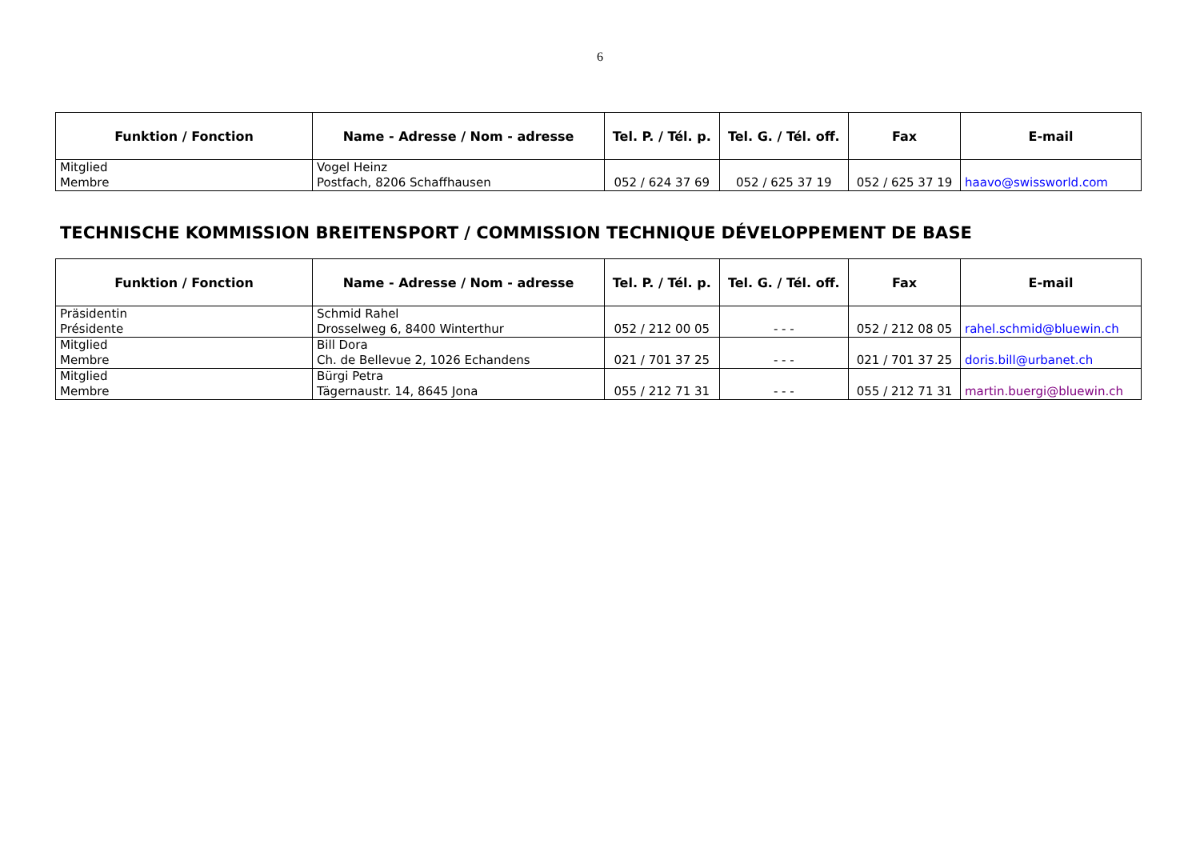6
| Funktion / Fonction | Name - Adresse / Nom - adresse | Tel. P. / Tél. p. | Tel. G. / Tél. off. | Fax | E-mail |
| --- | --- | --- | --- | --- | --- |
| Mitglied Membre | Vogel Heinz Postfach, 8206 Schaffhausen | 052 / 624 37 69 | 052 / 625 37 19 | 052 / 625 37 19 | haavo@swissworld.com |
TECHNISCHE KOMMISSION BREITENSPORT / COMMISSION TECHNIQUE DÉVELOPPEMENT DE BASE
| Funktion / Fonction | Name - Adresse / Nom - adresse | Tel. P. / Tél. p. | Tel. G. / Tél. off. | Fax | E-mail |
| --- | --- | --- | --- | --- | --- |
| Präsidentin Présidente | Schmid Rahel Drosselweg 6, 8400 Winterthur | 052 / 212 00 05 | - - - | 052 / 212 08 05 | rahel.schmid@bluewin.ch |
| Mitglied Membre | Bill Dora Ch. de Bellevue 2, 1026 Echandens | 021 / 701 37 25 | - - - | 021 / 701 37 25 | doris.bill@urbanet.ch |
| Mitglied Membre | Bürgi Petra Tägernaustr. 14, 8645 Jona | 055 / 212 71 31 | - - - | 055 / 212 71 31 | martin.buergi@bluewin.ch |